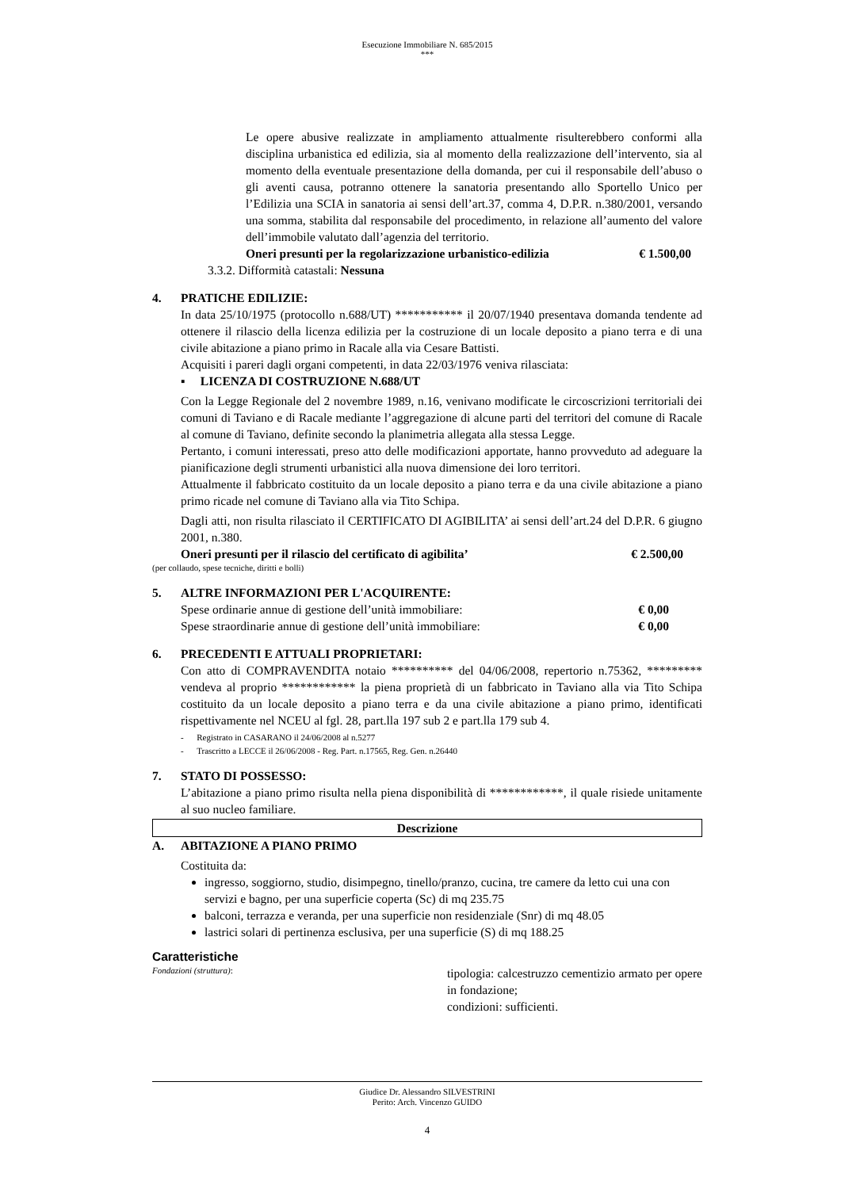Esecuzione Immobiliare N. 685/2015
***
Le opere abusive realizzate in ampliamento attualmente risulterebbero conformi alla disciplina urbanistica ed edilizia, sia al momento della realizzazione dell’intervento, sia al momento della eventuale presentazione della domanda, per cui il responsabile dell’abuso o gli aventi causa, potranno ottenere la sanatoria presentando allo Sportello Unico per l’Edilizia una SCIA in sanatoria ai sensi dell’art.37, comma 4, D.P.R. n.380/2001, versando una somma, stabilita dal responsabile del procedimento, in relazione all’aumento del valore dell’immobile valutato dall’agenzia del territorio.
Oneri presunti per la regolarizzazione urbanistico-edilizia € 1.500,00
3.3.2. Difformità catastali: Nessuna
4. PRATICHE EDILIZIE:
In data 25/10/1975 (protocollo n.688/UT) *********** il 20/07/1940 presentava domanda tendente ad ottenere il rilascio della licenza edilizia per la costruzione di un locale deposito a piano terra e di una civile abitazione a piano primo in Racale alla via Cesare Battisti.
Acquisiti i pareri dagli organi competenti, in data 22/03/1976 veniva rilasciata:
▪ LICENZA DI COSTRUZIONE N.688/UT
Con la Legge Regionale del 2 novembre 1989, n.16, venivano modificate le circoscrizioni territoriali dei comuni di Taviano e di Racale mediante l’aggregazione di alcune parti del territori del comune di Racale al comune di Taviano, definite secondo la planimetria allegata alla stessa Legge.
Pertanto, i comuni interessati, preso atto delle modificazioni apportate, hanno provveduto ad adeguare la pianificazione degli strumenti urbanistici alla nuova dimensione dei loro territori.
Attualmente il fabbricato costituito da un locale deposito a piano terra e da una civile abitazione a piano primo ricade nel comune di Taviano alla via Tito Schipa.
Dagli atti, non risulta rilasciato il CERTIFICATO DI AGIBILITA’ ai sensi dell’art.24 del D.P.R. 6 giugno 2001, n.380.
Oneri presunti per il rilascio del certificato di agibilita’ € 2.500,00
(per collaudo, spese tecniche, diritti e bolli)
5. ALTRE INFORMAZIONI PER L'ACQUIRENTE:
Spese ordinarie annue di gestione dell’unità immobiliare: € 0,00
Spese straordinarie annue di gestione dell’unità immobiliare: € 0,00
6. PRECEDENTI E ATTUALI PROPRIETARI:
Con atto di COMPRAVENDITA notaio ********** del 04/06/2008, repertorio n.75362, ********* vendeva al proprio ************ la piena proprietà di un fabbricato in Taviano alla via Tito Schipa costituito da un locale deposito a piano terra e da una civile abitazione a piano primo, identificati rispettivamente nel NCEU al fgl. 28, part.lla 197 sub 2 e part.lla 179 sub 4.
- Registrato in CASARANO il 24/06/2008 al n.5277
- Trascritto a LECCE il 26/06/2008 - Reg. Part. n.17565, Reg. Gen. n.26440
7. STATO DI POSSESSO:
L’abitazione a piano primo risulta nella piena disponibilità di ************, il quale risiede unitamente al suo nucleo familiare.
Descrizione
A. ABITAZIONE A PIANO PRIMO
Costituita da:
ingresso, soggiorno, studio, disimpegno, tinello/pranzo, cucina, tre camere da letto cui una con servizi e bagno, per una superficie coperta (Sc) di mq 235.75
balconi, terrazza e veranda, per una superficie non residenziale (Snr) di mq 48.05
lastrici solari di pertinenza esclusiva, per una superficie (S) di mq 188.25
Caratteristiche
Fondazioni (struttura):
tipologia: calcestruzzo cementizio armato per opere in fondazione;
condizioni: sufficienti.
Giudice Dr. Alessandro SILVESTRINI
Perito: Arch. Vincenzo GUIDO
4